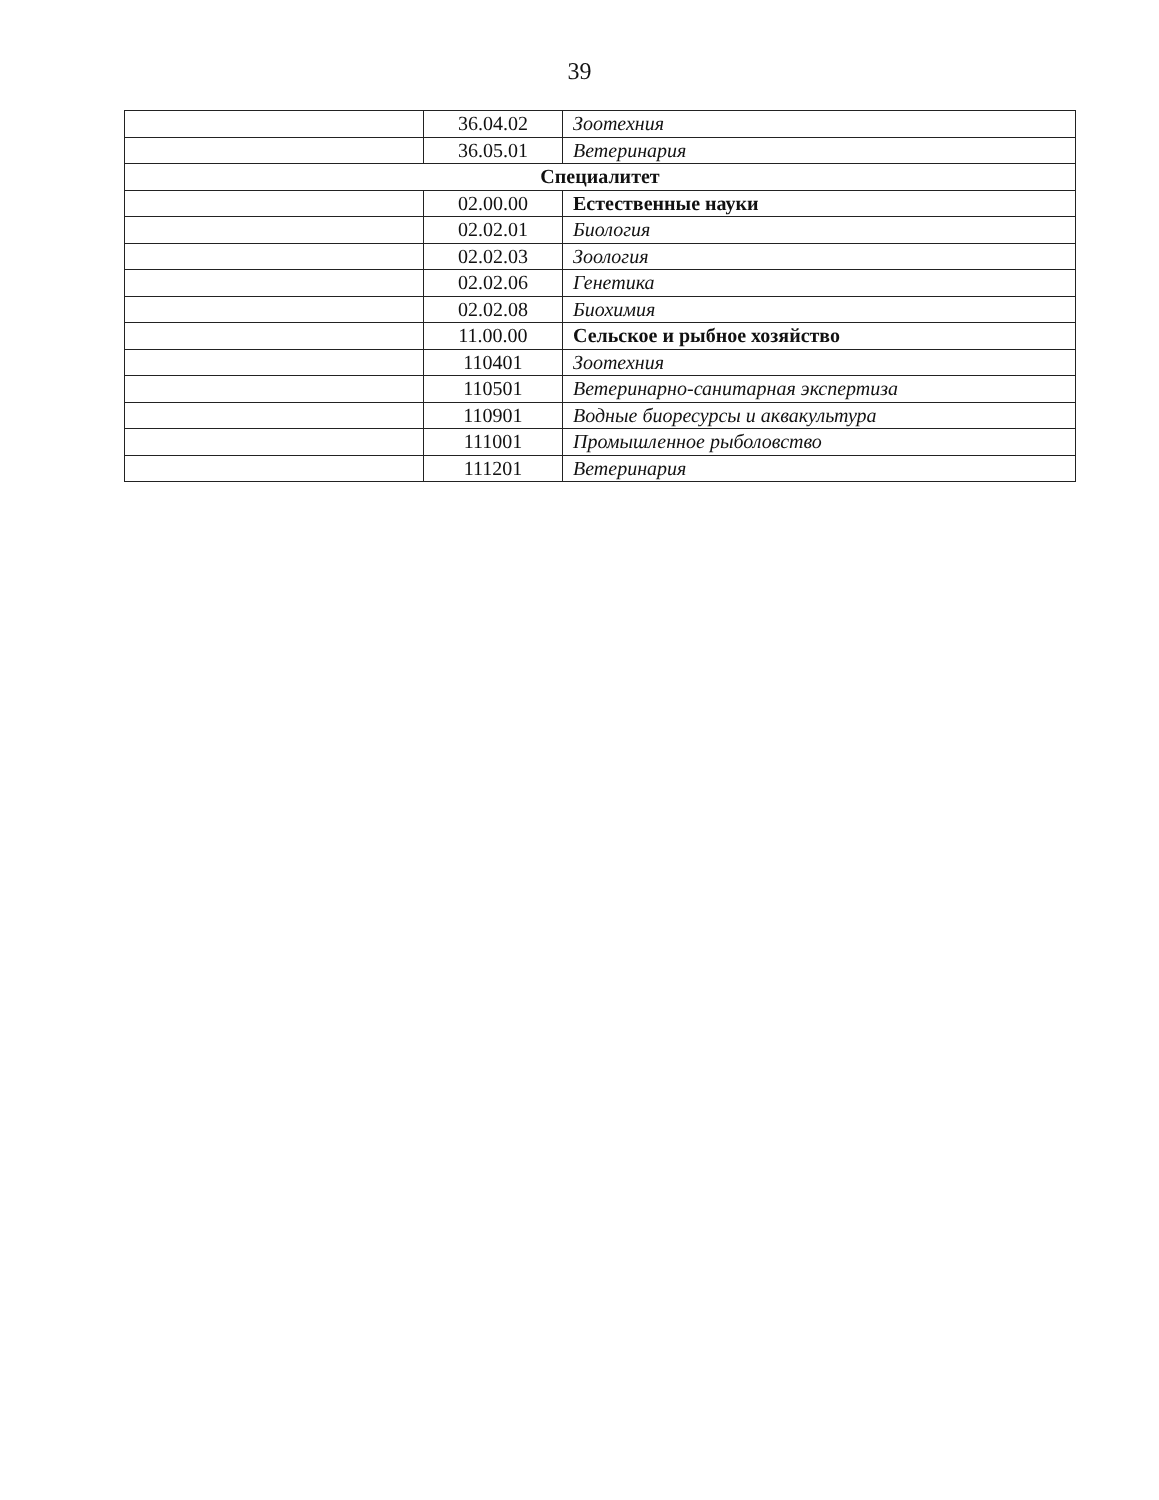39
| | 36.04.02 | Зоотехния |
| | 36.05.01 | Ветеринария |
| Специалитет | | |
| | 02.00.00 | Естественные науки |
| | 02.02.01 | Биология |
| | 02.02.03 | Зоология |
| | 02.02.06 | Генетика |
| | 02.02.08 | Биохимия |
| | 11.00.00 | Сельское и рыбное хозяйство |
| | 110401 | Зоотехния |
| | 110501 | Ветеринарно-санитарная экспертиза |
| | 110901 | Водные биоресурсы и аквакультура |
| | 111001 | Промышленное рыболовство |
| | 111201 | Ветеринария |